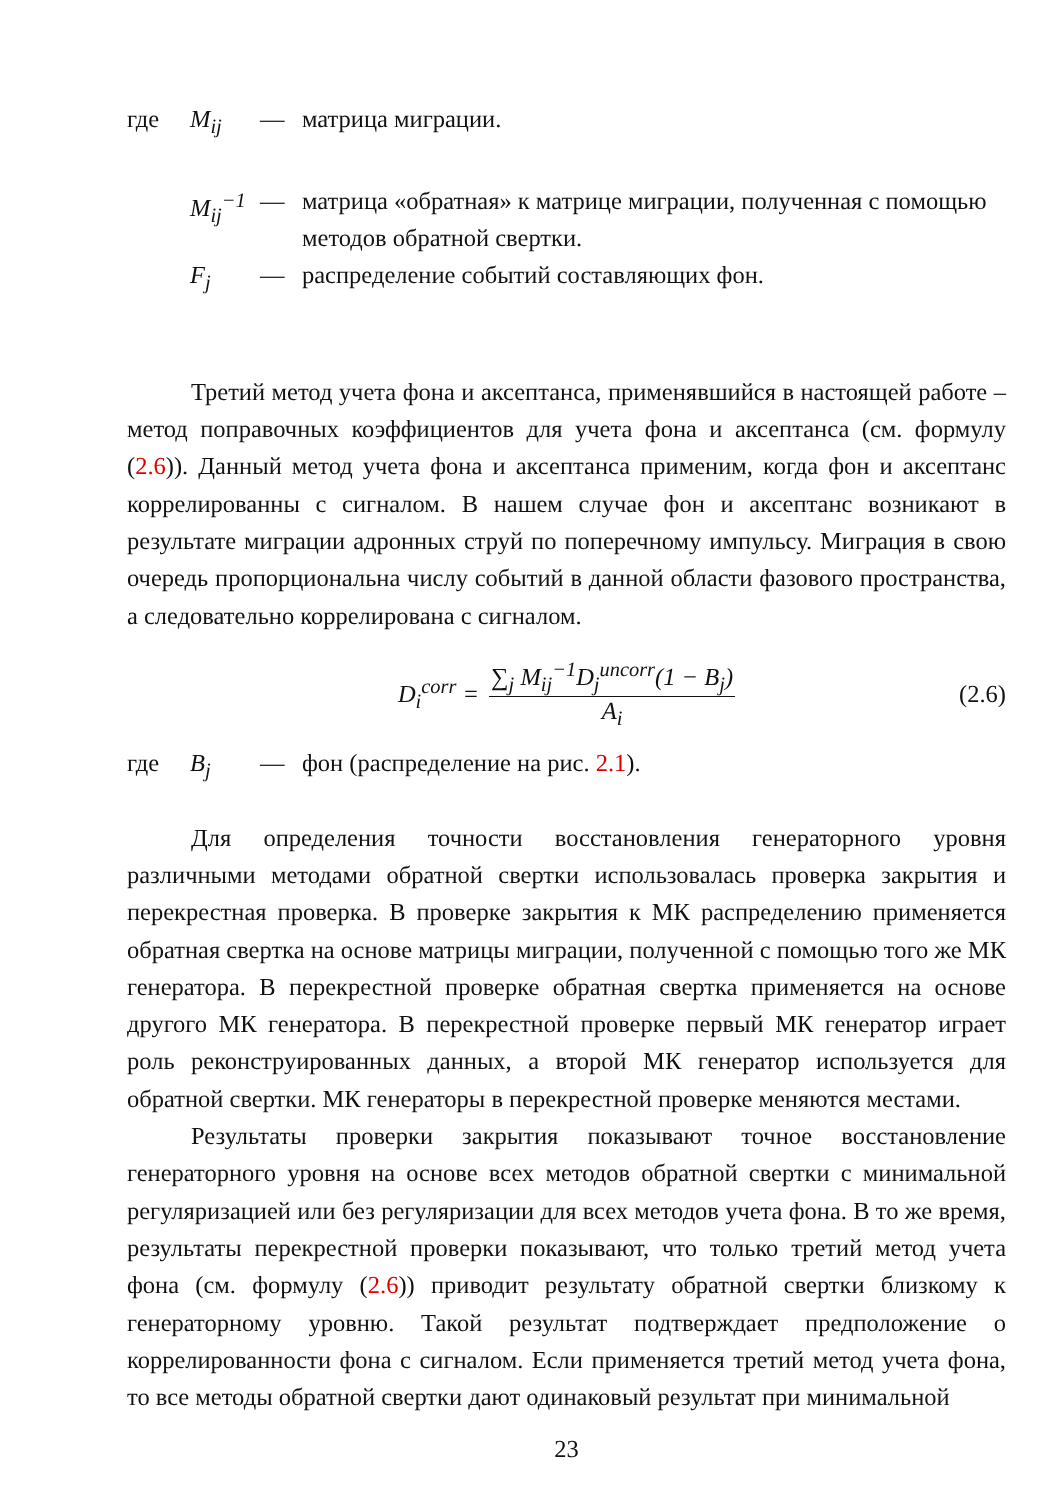где M<sub>ij</sub> — матрица миграции.
M<sub>ij</sub><sup>−1</sup> — матрица «обратная» к матрице миграции, полученная с помощью методов обратной свертки.
F<sub>j</sub> — распределение событий составляющих фон.
Третий метод учета фона и аксептанса, применявшийся в настоящей работе – метод поправочных коэффициентов для учета фона и аксептанса (см. формулу (2.6)). Данный метод учета фона и аксептанса применим, когда фон и аксептанс коррелированны с сигналом. В нашем случае фон и аксептанс возникают в результате миграции адронных струй по поперечному импульсу. Миграция в свою очередь пропорциональна числу событий в данной области фазового пространства, а следовательно коррелирована с сигналом.
D<sub>i</sub><sup>corr</sup> = ∑<sub>j</sub> M<sub>ij</sub><sup>−1</sup>D<sub>j</sub><sup>uncorr</sup>(1 − B<sub>j</sub>) A<sub>i</sub> (2.6)
где B<sub>j</sub> — фон (распределение на рис. 2.1).
Для определения точности восстановления генераторного уровня различными методами обратной свертки использовалась проверка закрытия и перекрестная проверка. В проверке закрытия к МК распределению применяется обратная свертка на основе матрицы миграции, полученной с помощью того же МК генератора. В перекрестной проверке обратная свертка применяется на основе другого МК генератора. В перекрестной проверке первый МК генератор играет роль реконструированных данных, а второй МК генератор используется для обратной свертки. МК генераторы в перекрестной проверке меняются местами.
Результаты проверки закрытия показывают точное восстановление генераторного уровня на основе всех методов обратной свертки с минимальной регуляризацией или без регуляризации для всех методов учета фона. В то же время, результаты перекрестной проверки показывают, что только третий метод учета фона (см. формулу (2.6)) приводит результату обратной свертки близкому к генераторному уровню. Такой результат подтверждает предположение о коррелированности фона с сигналом. Если применяется третий метод учета фона, то все методы обратной свертки дают одинаковый результат при минимальной
23